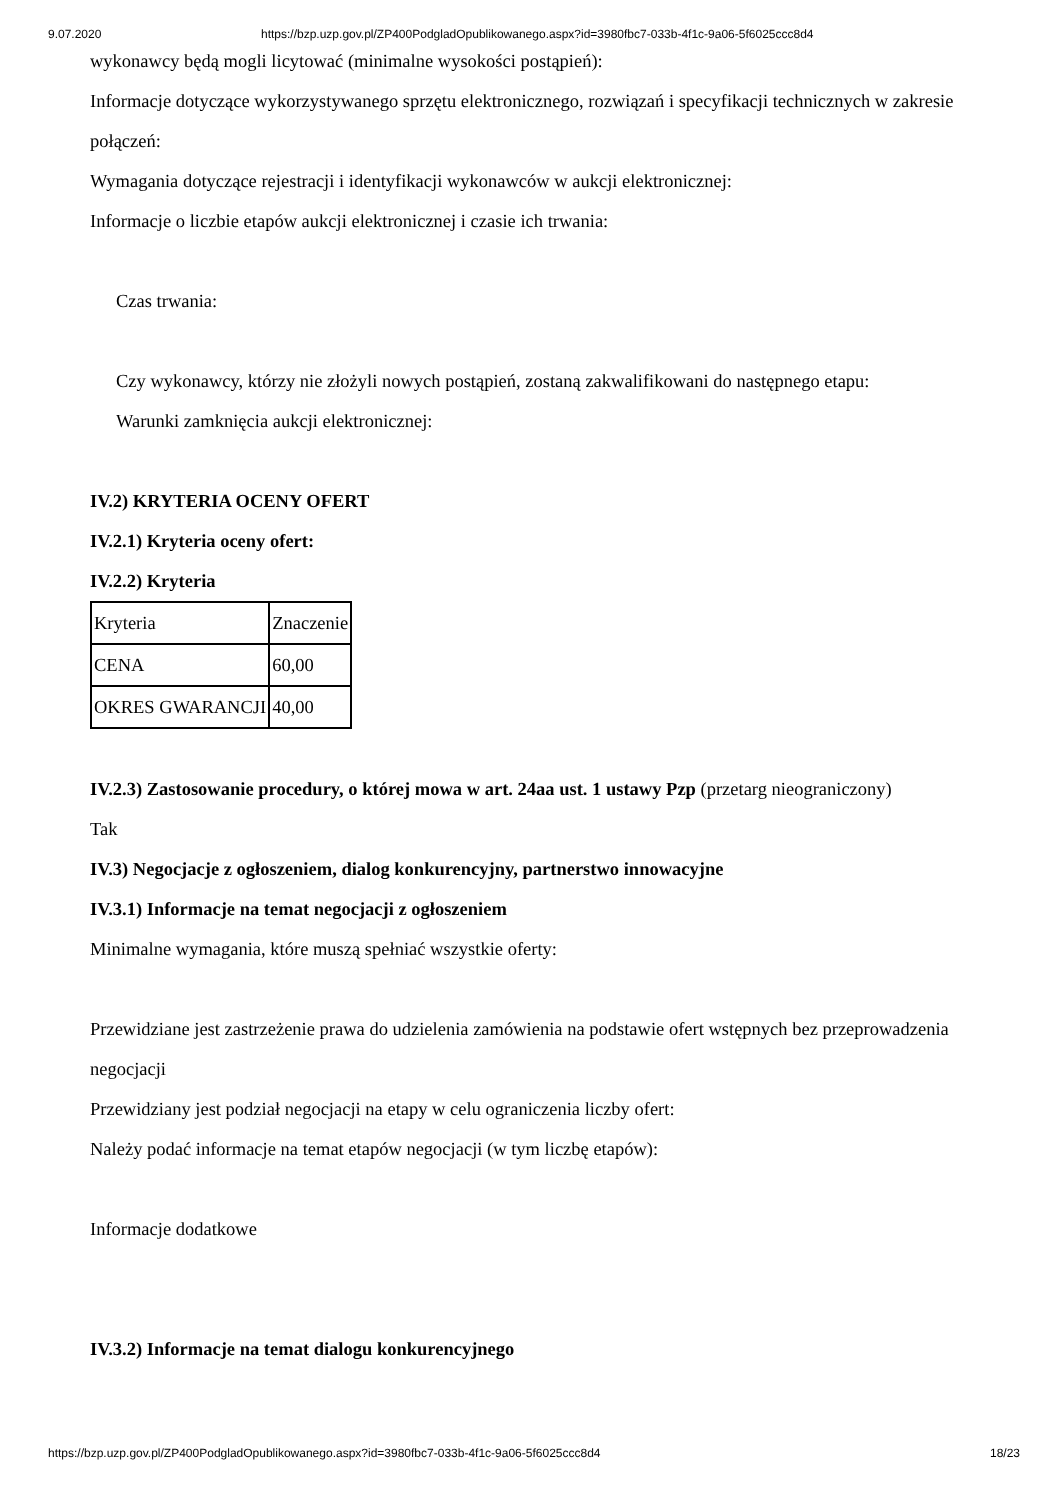9.07.2020 https://bzp.uzp.gov.pl/ZP400PodgladOpublikowanego.aspx?id=3980fbc7-033b-4f1c-9a06-5f6025ccc8d4
wykonawcy będą mogli licytować (minimalne wysokości postąpień):
Informacje dotyczące wykorzystywanego sprzętu elektronicznego, rozwiązań i specyfikacji technicznych w zakresie połączeń:
Wymagania dotyczące rejestracji i identyfikacji wykonawców w aukcji elektronicznej:
Informacje o liczbie etapów aukcji elektronicznej i czasie ich trwania:
Czas trwania:
Czy wykonawcy, którzy nie złożyli nowych postąpień, zostaną zakwalifikowani do następnego etapu:
Warunki zamknięcia aukcji elektronicznej:
IV.2) KRYTERIA OCENY OFERT
IV.2.1) Kryteria oceny ofert:
IV.2.2) Kryteria
| Kryteria | Znaczenie |
| CENA | 60,00 |
| OKRES GWARANCJI | 40,00 |
IV.2.3) Zastosowanie procedury, o której mowa w art. 24aa ust. 1 ustawy Pzp (przetarg nieograniczony)
Tak
IV.3) Negocjacje z ogłoszeniem, dialog konkurencyjny, partnerstwo innowacyjne
IV.3.1) Informacje na temat negocjacji z ogłoszeniem
Minimalne wymagania, które muszą spełniać wszystkie oferty:
Przewidziane jest zastrzeżenie prawa do udzielenia zamówienia na podstawie ofert wstępnych bez przeprowadzenia negocjacji
Przewidziany jest podział negocjacji na etapy w celu ograniczenia liczby ofert:
Należy podać informacje na temat etapów negocjacji (w tym liczbę etapów):
Informacje dodatkowe
IV.3.2) Informacje na temat dialogu konkurencyjnego
https://bzp.uzp.gov.pl/ZP400PodgladOpublikowanego.aspx?id=3980fbc7-033b-4f1c-9a06-5f6025ccc8d4 18/23